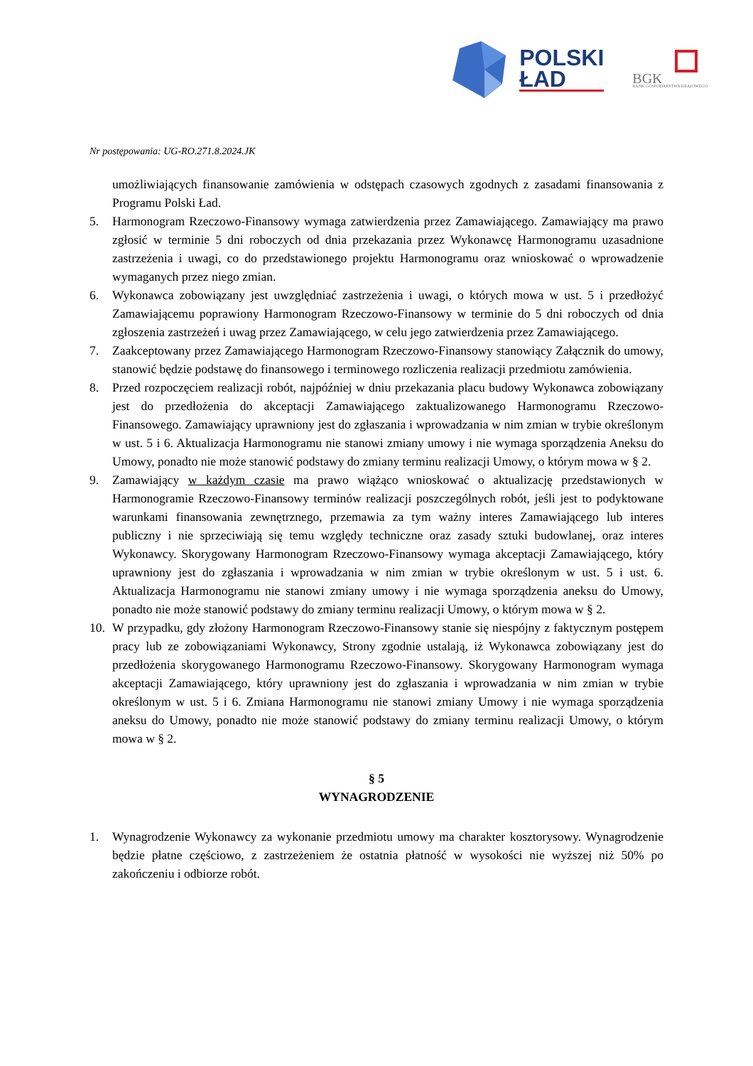POLSKI
ŁAD
BGK
BANK GOSPODARSTWA KRAJOWEGO
Nr postępowania: UG-RO.271.8.2024.JK
umożliwiających finansowanie zamówienia w odstępach czasowych zgodnych z zasadami finansowania z Programu Polski Ład.
5. Harmonogram Rzeczowo-Finansowy wymaga zatwierdzenia przez Zamawiającego. Zamawiający ma prawo zgłosić w terminie 5 dni roboczych od dnia przekazania przez Wykonawcę Harmonogramu uzasadnione zastrzeżenia i uwagi, co do przedstawionego projektu Harmonogramu oraz wnioskować o wprowadzenie wymaganych przez niego zmian.
6. Wykonawca zobowiązany jest uwzględniać zastrzeżenia i uwagi, o których mowa w ust. 5 i przedłożyć Zamawiającemu poprawiony Harmonogram Rzeczowo-Finansowy w terminie do 5 dni roboczych od dnia zgłoszenia zastrzeżeń i uwag przez Zamawiającego, w celu jego zatwierdzenia przez Zamawiającego.
7. Zaakceptowany przez Zamawiającego Harmonogram Rzeczowo-Finansowy stanowiący Załącznik do umowy, stanowić będzie podstawę do finansowego i terminowego rozliczenia realizacji przedmiotu zamówienia.
8. Przed rozpoczęciem realizacji robót, najpóźniej w dniu przekazania placu budowy Wykonawca zobowiązany jest do przedłożenia do akceptacji Zamawiającego zaktualizowanego Harmonogramu Rzeczowo-Finansowego. Zamawiający uprawniony jest do zgłaszania i wprowadzania w nim zmian w trybie określonym w ust. 5 i 6. Aktualizacja Harmonogramu nie stanowi zmiany umowy i nie wymaga sporządzenia Aneksu do Umowy, ponadto nie może stanowić podstawy do zmiany terminu realizacji Umowy, o którym mowa w § 2.
9. Zamawiający w każdym czasie ma prawo wiążąco wnioskować o aktualizację przedstawionych w Harmonogramie Rzeczowo-Finansowy terminów realizacji poszczególnych robót, jeśli jest to podyktowane warunkami finansowania zewnętrznego, przemawia za tym ważny interes Zamawiającego lub interes publiczny i nie sprzeciwiają się temu względy techniczne oraz zasady sztuki budowlanej, oraz interes Wykonawcy. Skorygowany Harmonogram Rzeczowo-Finansowy wymaga akceptacji Zamawiającego, który uprawniony jest do zgłaszania i wprowadzania w nim zmian w trybie określonym w ust. 5 i ust. 6. Aktualizacja Harmonogramu nie stanowi zmiany umowy i nie wymaga sporządzenia aneksu do Umowy, ponadto nie może stanowić podstawy do zmiany terminu realizacji Umowy, o którym mowa w § 2.
10. W przypadku, gdy złożony Harmonogram Rzeczowo-Finansowy stanie się niespójny z faktycznym postępem pracy lub ze zobowiązaniami Wykonawcy, Strony zgodnie ustalają, iż Wykonawca zobowiązany jest do przedłożenia skorygowanego Harmonogramu Rzeczowo-Finansowy. Skorygowany Harmonogram wymaga akceptacji Zamawiającego, który uprawniony jest do zgłaszania i wprowadzania w nim zmian w trybie określonym w ust. 5 i 6. Zmiana Harmonogramu nie stanowi zmiany Umowy i nie wymaga sporządzenia aneksu do Umowy, ponadto nie może stanowić podstawy do zmiany terminu realizacji Umowy, o którym mowa w § 2.
§ 5
WYNAGRODZENIE
1. Wynagrodzenie Wykonawcy za wykonanie przedmiotu umowy ma charakter kosztorysowy. Wynagrodzenie będzie płatne częściowo, z zastrzeżeniem że ostatnia płatność w wysokości nie wyższej niż 50% po zakończeniu i odbiorze robót.